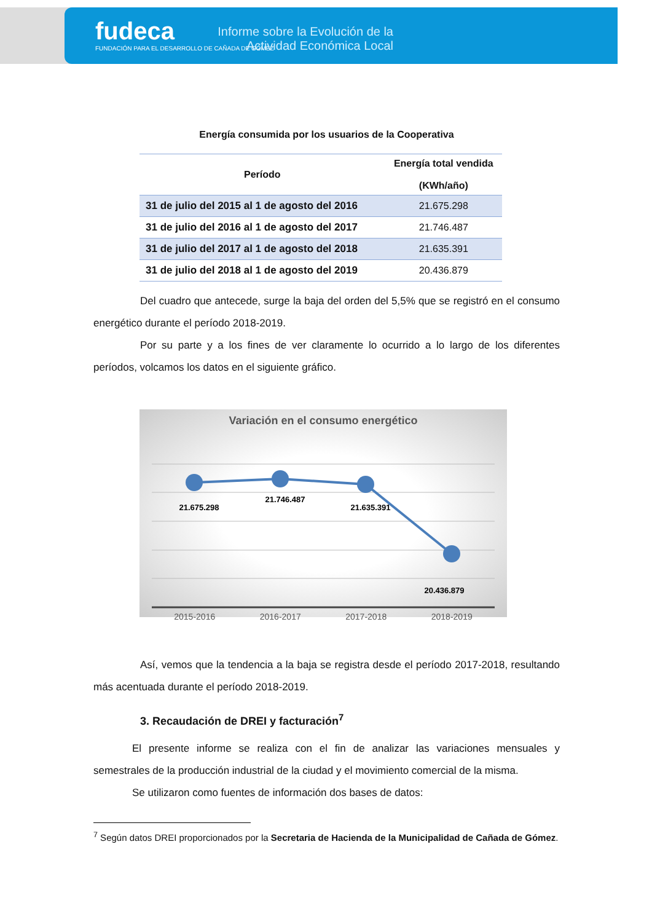fudeca
FUNDACIÓN PARA EL DESARROLLO DE CAÑADA DE GÓMEZ
Informe sobre la Evolución de la Actividad Económica Local
Energía consumida por los usuarios de la Cooperativa
| Período | Energía total vendida (KWh/año) |
| --- | --- |
| 31 de julio del 2015 al 1 de agosto del 2016 | 21.675.298 |
| 31 de julio del 2016 al 1 de agosto del 2017 | 21.746.487 |
| 31 de julio del 2017 al 1 de agosto del 2018 | 21.635.391 |
| 31 de julio del 2018 al 1 de agosto del 2019 | 20.436.879 |
Del cuadro que antecede, surge la baja del orden del 5,5% que se registró en el consumo energético durante el período 2018-2019.
Por su parte y a los fines de ver claramente lo ocurrido a lo largo de los diferentes períodos, volcamos los datos en el siguiente gráfico.
Variación en el consumo energético
21.675.298
21.746.487
21.635.391
20.436.879
2015-2016 2016-2017 2017-2018 2018-2019
Así, vemos que la tendencia a la baja se registra desde el período 2017-2018, resultando más acentuada durante el período 2018-2019.
3. Recaudación de DREI y facturación<sup>7</sup>
El presente informe se realiza con el fin de analizar las variaciones mensuales y semestrales de la producción industrial de la ciudad y el movimiento comercial de la misma.
Se utilizaron como fuentes de información dos bases de datos:
<sup>7</sup> Según datos DREI proporcionados por la Secretaria de Hacienda de la Municipalidad de Cañada de Gómez.